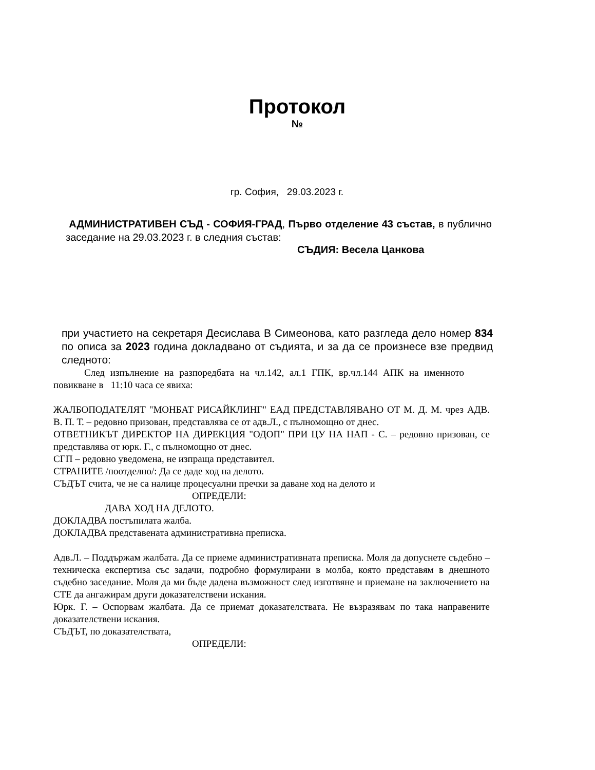Протокол
№
гр. София, 29.03.2023 г.
АДМИНИСТРАТИВЕН СЪД - СОФИЯ-ГРАД, Първо отделение 43 състав, в публично заседание на 29.03.2023 г. в следния състав:
СЪДИЯ: Весела Цанкова
при участието на секретаря Десислава В Симеонова, като разгледа дело номер 834 по описа за 2023 година докладвано от съдията, и за да се произнесе взе предвид следното:
След изпълнение на разпоредбата на чл.142, ал.1 ГПК, вр.чл.144 АПК на именното повикване в 11:10 часа се явиха:
ЖАЛБОПОДАТЕЛЯТ "МОНБАТ РИСАЙКЛИНГ" ЕАД ПРЕДСТАВЛЯВАНО ОТ М. Д. М. чрез АДВ. В. П. Т. – редовно призован, представлява се от адв.Л., с пълномощно от днес.
ОТВЕТНИКЪТ ДИРЕКТОР НА ДИРЕКЦИЯ "ОДОП" ПРИ ЦУ НА НАП - С. – редовно призован, се представлява от юрк. Г., с пълномощно от днес.
СГП – редовно уведомена, не изпраща представител.
СТРАНИТЕ /поотделно/: Да се даде ход на делото.
СЪДЪТ счита, че не са налице процесуални пречки за даване ход на делото и
ОПРЕДЕЛИ:
ДАВА ХОД НА ДЕЛОТО.
ДОКЛАДВА постъпилата жалба.
ДОКЛАДВА представената административна преписка.
Адв.Л. – Поддържам жалбата. Да се приеме административната преписка. Моля да допуснете съдебно – техническа експертиза със задачи, подробно формулирани в молба, която представям в днешното съдебно заседание. Моля да ми бъде дадена възможност след изготвяне и приемане на заключението на СТЕ да ангажирам други доказателствени искания.
Юрк. Г. – Оспорвам жалбата. Да се приемат доказателствата. Не възразявам по така направените доказателствени искания.
СЪДЪТ, по доказателствата,
ОПРЕДЕЛИ: